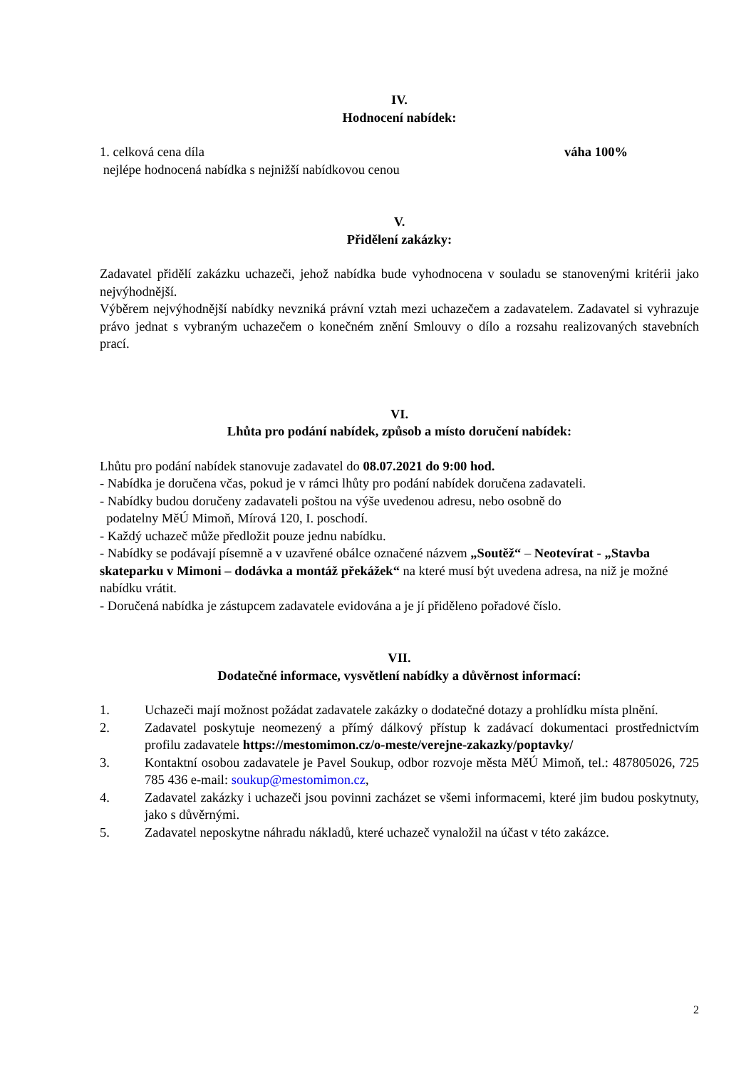IV.
Hodnocení nabídek:
1. celková cena díla váha 100%
nejlépe hodnocená nabídka s nejnižší nabídkovou cenou
V.
Přidělení zakázky:
Zadavatel přidělí zakázku uchazeči, jehož nabídka bude vyhodnocena v souladu se stanovenými kritérii jako nejvýhodnější.
Výběrem nejvýhodnější nabídky nevzniká právní vztah mezi uchazečem a zadavatelem. Zadavatel si vyhrazuje právo jednat s vybraným uchazečem o konečném znění Smlouvy o dílo a rozsahu realizovaných stavebních prací.
VI.
Lhůta pro podání nabídek, způsob a místo doručení nabídek:
Lhůtu pro podání nabídek stanovuje zadavatel do 08.07.2021 do 9:00 hod.
- Nabídka je doručena včas, pokud je v rámci lhůty pro podání nabídek doručena zadavateli.
- Nabídky budou doručeny zadavateli poštou na výše uvedenou adresu, nebo osobně do
podatelny MěÚ Mimoň, Mírová 120, I. poschodí.
- Každý uchazeč může předložit pouze jednu nabídku.
- Nabídky se podávají písemně a v uzavřené obálce označené názvem „Soutěž“ – Neotevírat - „Stavba skateparku v Mimoni – dodávka a montáž překážek“ na které musí být uvedena adresa, na niž je možné nabídku vrátit.
- Doručená nabídka je zástupcem zadavatele evidována a je jí přiděleno pořadové číslo.
VII.
Dodatečné informace, vysvětlení nabídky a důvěrnost informací:
1. Uchazeči mají možnost požádat zadavatele zakázky o dodatečné dotazy a prohlídku místa plnění.
2. Zadavatel poskytuje neomezený a přímý dálkový přístup k zadávací dokumentaci prostřednictvím profilu zadavatele https://mestomimon.cz/o-meste/verejne-zakazky/poptavky/
3. Kontaktní osobou zadavatele je Pavel Soukup, odbor rozvoje města MěÚ Mimoň, tel.: 487805026, 725 785 436 e-mail: soukup@mestomimon.cz,
4. Zadavatel zakázky i uchazeči jsou povinni zacházet se všemi informacemi, které jim budou poskytnuty, jako s důvěrnými.
5. Zadavatel neposkytne náhradu nákladů, které uchazeč vynaložil na účast v této zakázce.
2